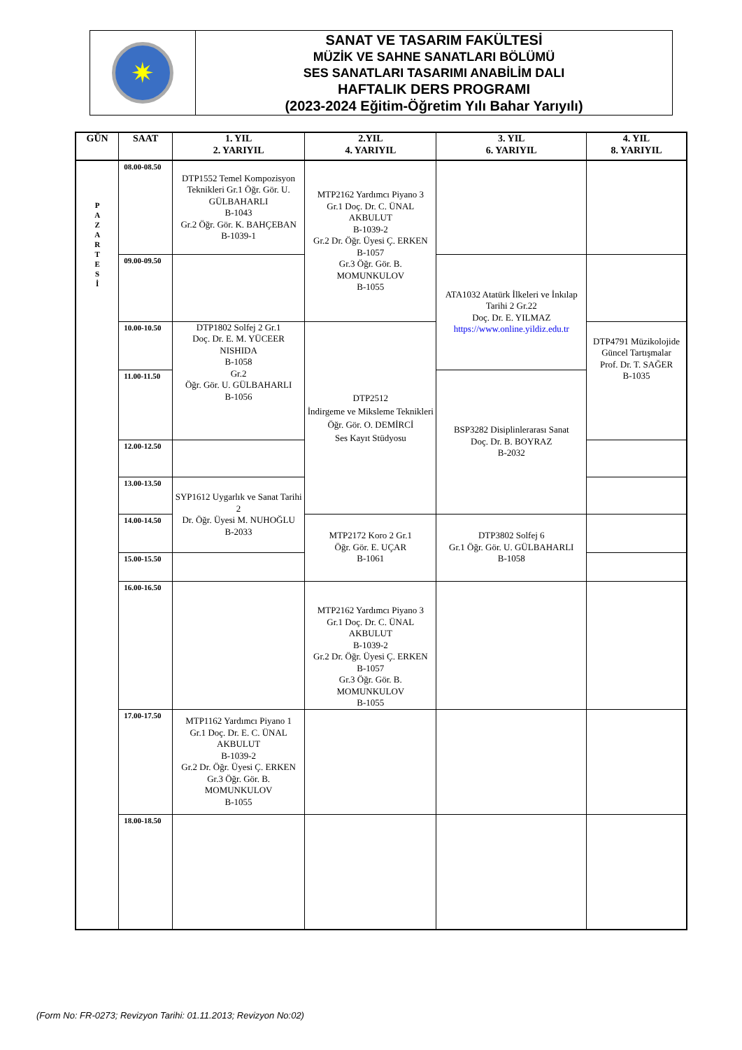✷
SANAT VE TASARIM FAKÜLTESİ
MÜZİK VE SAHNE SANATLARI BÖLÜMÜ
SES SANATLARI TASARIMI ANABİLİM DALI
HAFTALIK DERS PROGRAMI
(2023-2024 Eğitim-Öğretim Yılı Bahar Yarıyılı)
| GÜN | SAAT | 1. YIL 2. YARIYIL | 2.YIL 4. YARIYIL | 3. YIL 6. YARIYIL | 4. YIL 8. YARIYIL |
| --- | --- | --- | --- | --- | --- |
| P A Z A R T E S İ | 08.00-08.50 | DTP1552 Temel Kompozisyon Teknikleri Gr.1 Öğr. Gör. U. GÜLBAHARLI B-1043 Gr.2 Öğr. Gör. K. BAHÇEBAN B-1039-1 | MTP2162 Yardımcı Piyano 3 Gr.1 Doç. Dr. C. ÜNAL AKBULUT B-1039-2 Gr.2 Dr. Öğr. Üyesi Ç. ERKEN B-1057 Gr.3 Öğr. Gör. B. MOMUNKULOV B-1055 | | |
| | 09.00-09.50 | | | ATA1032 Atatürk İlkeleri ve İnkılap Tarihi 2 Gr.22 Doç. Dr. E. YILMAZ https://www.online.yildiz.edu.tr | |
| | 10.00-10.50 | DTP1802 Solfej 2 Gr.1 Doç. Dr. E. M. YÜCEER NISHIDA B-1058 Gr.2 Öğr. Gör. U. GÜLBAHARLI B-1056 | DTP2512 İndirgeme ve Miksleme Teknikleri Öğr. Gör. O. DEMİRCİ Ses Kayıt Stüdyosu | | DTP4791 Müzikolojide Güncel Tartışmalar Prof. Dr. T. SAĞER B-1035 |
| | 11.00-11.50 | | | BSP3282 Disiplinlerarası Sanat Doç. Dr. B. BOYRAZ B-2032 | |
| | 12.00-12.50 | | | | |
| | 13.00-13.50 | SYP1612 Uygarlık ve Sanat Tarihi 2 Dr. Öğr. Üyesi M. NUHOĞLU B-2033 | | | |
| | 14.00-14.50 | | MTP2172 Koro 2 Gr.1 Öğr. Gör. E. UÇAR B-1061 | DTP3802 Solfej 6 Gr.1 Öğr. Gör. U. GÜLBAHARLI B-1058 | |
| | 15.00-15.50 | | | | |
| | 16.00-16.50 | | MTP2162 Yardımcı Piyano 3 Gr.1 Doç. Dr. C. ÜNAL AKBULUT B-1039-2 Gr.2 Dr. Öğr. Üyesi Ç. ERKEN B-1057 Gr.3 Öğr. Gör. B. MOMUNKULOV B-1055 | | |
| | 17.00-17.50 | MTP1162 Yardımcı Piyano 1 Gr.1 Doç. Dr. E. C. ÜNAL AKBULUT B-1039-2 Gr.2 Dr. Öğr. Üyesi Ç. ERKEN Gr.3 Öğr. Gör. B. MOMUNKULOV B-1055 | | | |
| | 18.00-18.50 | | | | |
(Form No: FR-0273; Revizyon Tarihi: 01.11.2013; Revizyon No:02)